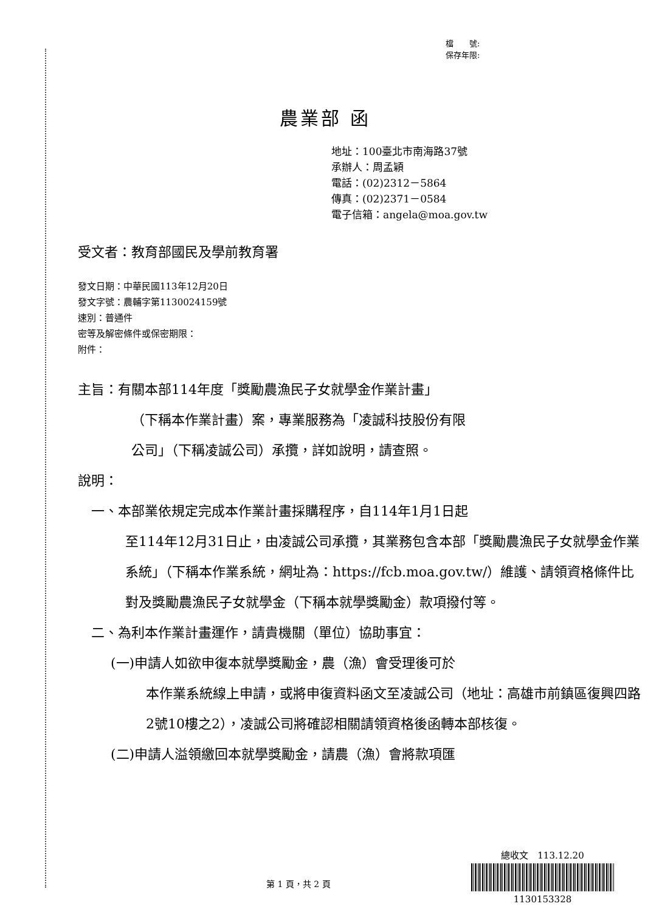檔　　號:
保存年限:
農業部 函
地址：100臺北市南海路37號
承辦人：周孟穎
電話：(02)2312－5864
傳真：(02)2371－0584
電子信箱：angela@moa.gov.tw
受文者：教育部國民及學前教育署
發文日期：中華民國113年12月20日
發文字號：農輔字第1130024159號
速別：普通件
密等及解密條件或保密期限：
附件：
主旨：有關本部114年度「獎勵農漁民子女就學金作業計畫」
（下稱本作業計畫）案，專業服務為「凌誠科技股份有限
公司」（下稱凌誠公司）承攬，詳如說明，請查照。
說明：
一、本部業依規定完成本作業計畫採購程序，自114年1月1日起
至114年12月31日止，由凌誠公司承攬，其業務包含本部「獎勵農漁民子女就學金作業系統」（下稱本作業系統，網址為：https://fcb.moa.gov.tw/）維護、請領資格條件比對及獎勵農漁民子女就學金（下稱本就學獎勵金）款項撥付等。
二、為利本作業計畫運作，請貴機關（單位）協助事宜：
(一)申請人如欲申復本就學獎勵金，農（漁）會受理後可於
本作業系統線上申請，或將申復資料函文至凌誠公司（地址：高雄市前鎮區復興四路2號10樓之2），凌誠公司將確認相關請領資格後函轉本部核復。
(二)申請人溢領繳回本就學獎勵金，請農（漁）會將款項匯
第 1 頁，共 2 頁
總收文　113.12.20
1130153328